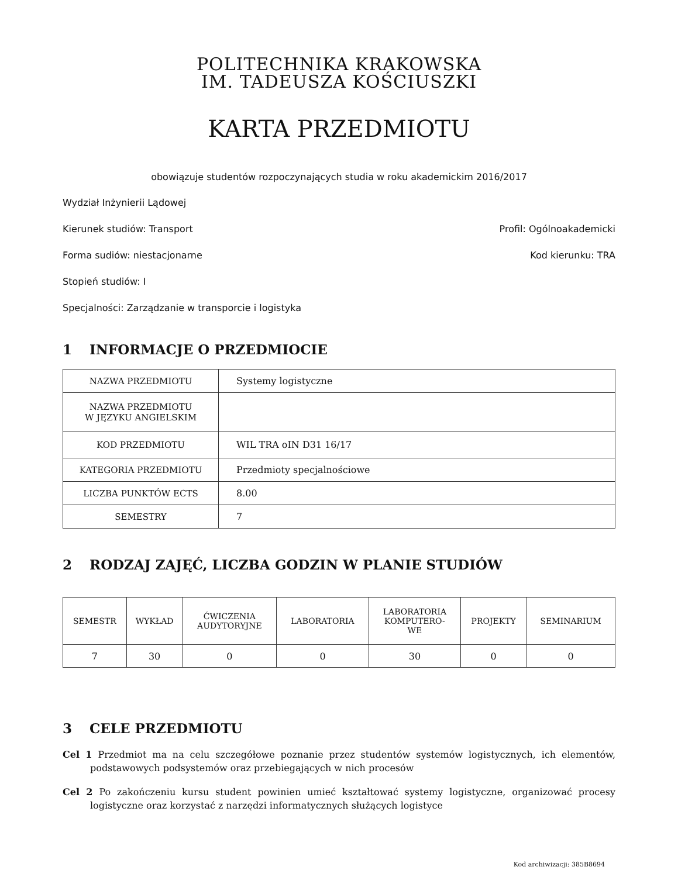POLITECHNIKA KRAKOWSKA
IM. TADEUSZA KOŚCIUSZKI
KARTA PRZEDMIOTU
obowiązuje studentów rozpoczynających studia w roku akademickim 2016/2017
Wydział Inżynierii Lądowej
Kierunek studiów: Transport Profil: Ogólnoakademicki
Forma sudiów: niestacjonarne Kod kierunku: TRA
Stopień studiów: I
Specjalności: Zarządzanie w transporcie i logistyka
1 INFORMACJE O PRZEDMIOCIE
| NAZWA PRZEDMIOTU | Systemy logistyczne |
| NAZWA PRZEDMIOTU W JĘZYKU ANGIELSKIM | |
| KOD PRZEDMIOTU | WIL TRA oIN D31 16/17 |
| KATEGORIA PRZEDMIOTU | Przedmioty specjalnościowe |
| LICZBA PUNKTÓW ECTS | 8.00 |
| SEMESTRY | 7 |
2 RODZAJ ZAJĘĆ, LICZBA GODZIN W PLANIE STUDIÓW
| SEMESTR | WYKŁAD | ĆWICZENIA AUDYTORYJNE | LABORATORIA | LABORATORIA KOMPUTERO- WE | PROJEKTY | SEMINARIUM |
| --- | --- | --- | --- | --- | --- | --- |
| 7 | 30 | 0 | 0 | 30 | 0 | 0 |
3 CELE PRZEDMIOTU
Cel 1 Przedmiot ma na celu szczegółowe poznanie przez studentów systemów logistycznych, ich elementów, podstawowych podsystemów oraz przebiegających w nich procesów
Cel 2 Po zakończeniu kursu student powinien umieć kształtować systemy logistyczne, organizować procesy logistyczne oraz korzystać z narzędzi informatycznych służących logistyce
Kod archiwizacji: 385B8694